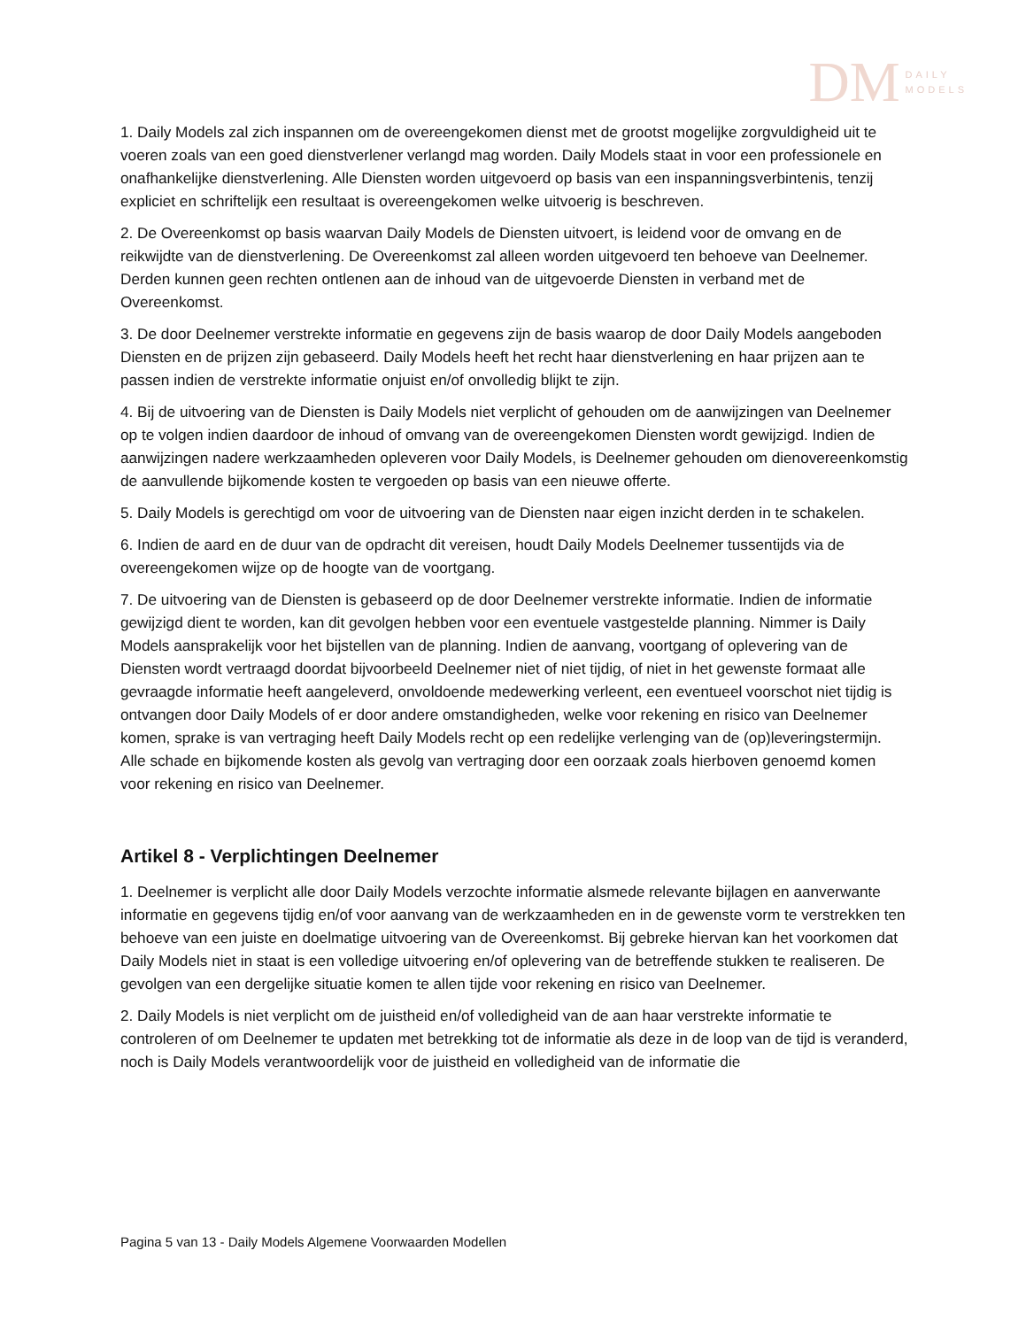DM DAILY
MODELS
1. Daily Models zal zich inspannen om de overeengekomen dienst met de grootst mogelijke zorgvuldigheid uit te voeren zoals van een goed dienstverlener verlangd mag worden. Daily Models staat in voor een professionele en onafhankelijke dienstverlening. Alle Diensten worden uitgevoerd op basis van een inspanningsverbintenis, tenzij expliciet en schriftelijk een resultaat is overeengekomen welke uitvoerig is beschreven.
2. De Overeenkomst op basis waarvan Daily Models de Diensten uitvoert, is leidend voor de omvang en de reikwijdte van de dienstverlening. De Overeenkomst zal alleen worden uitgevoerd ten behoeve van Deelnemer. Derden kunnen geen rechten ontlenen aan de inhoud van de uitgevoerde Diensten in verband met de Overeenkomst.
3. De door Deelnemer verstrekte informatie en gegevens zijn de basis waarop de door Daily Models aangeboden Diensten en de prijzen zijn gebaseerd. Daily Models heeft het recht haar dienstverlening en haar prijzen aan te passen indien de verstrekte informatie onjuist en/of onvolledig blijkt te zijn.
4. Bij de uitvoering van de Diensten is Daily Models niet verplicht of gehouden om de aanwijzingen van Deelnemer op te volgen indien daardoor de inhoud of omvang van de overeengekomen Diensten wordt gewijzigd. Indien de aanwijzingen nadere werkzaamheden opleveren voor Daily Models, is Deelnemer gehouden om dienovereenkomstig de aanvullende bijkomende kosten te vergoeden op basis van een nieuwe offerte.
5. Daily Models is gerechtigd om voor de uitvoering van de Diensten naar eigen inzicht derden in te schakelen.
6. Indien de aard en de duur van de opdracht dit vereisen, houdt Daily Models Deelnemer tussentijds via de overeengekomen wijze op de hoogte van de voortgang.
7. De uitvoering van de Diensten is gebaseerd op de door Deelnemer verstrekte informatie. Indien de informatie gewijzigd dient te worden, kan dit gevolgen hebben voor een eventuele vastgestelde planning. Nimmer is Daily Models aansprakelijk voor het bijstellen van de planning. Indien de aanvang, voortgang of oplevering van de Diensten wordt vertraagd doordat bijvoorbeeld Deelnemer niet of niet tijdig, of niet in het gewenste formaat alle gevraagde informatie heeft aangeleverd, onvoldoende medewerking verleent, een eventueel voorschot niet tijdig is ontvangen door Daily Models of er door andere omstandigheden, welke voor rekening en risico van Deelnemer komen, sprake is van vertraging heeft Daily Models recht op een redelijke verlenging van de (op)leveringstermijn. Alle schade en bijkomende kosten als gevolg van vertraging door een oorzaak zoals hierboven genoemd komen voor rekening en risico van Deelnemer.
Artikel 8 - Verplichtingen Deelnemer
1. Deelnemer is verplicht alle door Daily Models verzochte informatie alsmede relevante bijlagen en aanverwante informatie en gegevens tijdig en/of voor aanvang van de werkzaamheden en in de gewenste vorm te verstrekken ten behoeve van een juiste en doelmatige uitvoering van de Overeenkomst. Bij gebreke hiervan kan het voorkomen dat Daily Models niet in staat is een volledige uitvoering en/of oplevering van de betreffende stukken te realiseren. De gevolgen van een dergelijke situatie komen te allen tijde voor rekening en risico van Deelnemer.
2. Daily Models is niet verplicht om de juistheid en/of volledigheid van de aan haar verstrekte informatie te controleren of om Deelnemer te updaten met betrekking tot de informatie als deze in de loop van de tijd is veranderd, noch is Daily Models verantwoordelijk voor de juistheid en volledigheid van de informatie die
Pagina 5 van 13 - Daily Models Algemene Voorwaarden Modellen